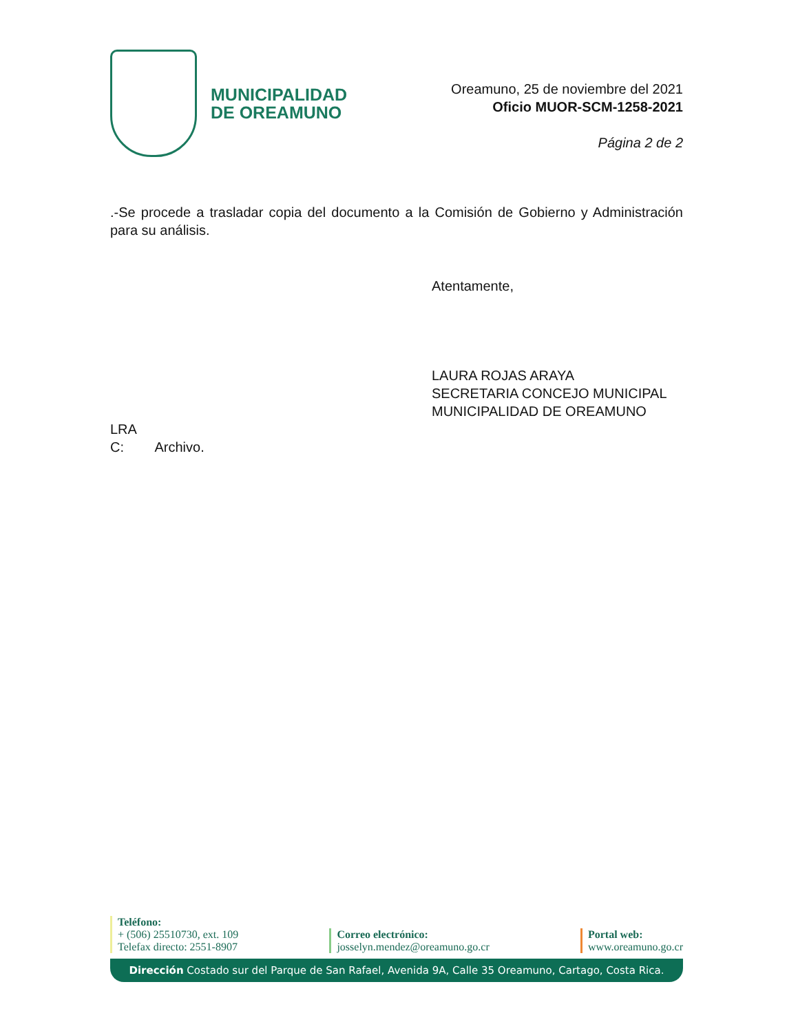MUNICIPALIDAD
DE OREAMUNO
Oreamuno, 25 de noviembre del 2021
Oficio MUOR-SCM-1258-2021
Página 2 de 2
.-Se procede a trasladar copia del documento a la Comisión de Gobierno y Administración para su análisis.
Atentamente,
LAURA ROJAS ARAYA
SECRETARIA CONCEJO MUNICIPAL
MUNICIPALIDAD DE OREAMUNO
LRA
C: Archivo.
Teléfono:
+ (506) 25510730, ext. 109
Telefax directo: 2551-8907
Correo electrónico:
josselyn.mendez@oreamuno.go.cr
Portal web:
www.oreamuno.go.cr
Dirección Costado sur del Parque de San Rafael, Avenida 9A, Calle 35 Oreamuno, Cartago, Costa Rica.